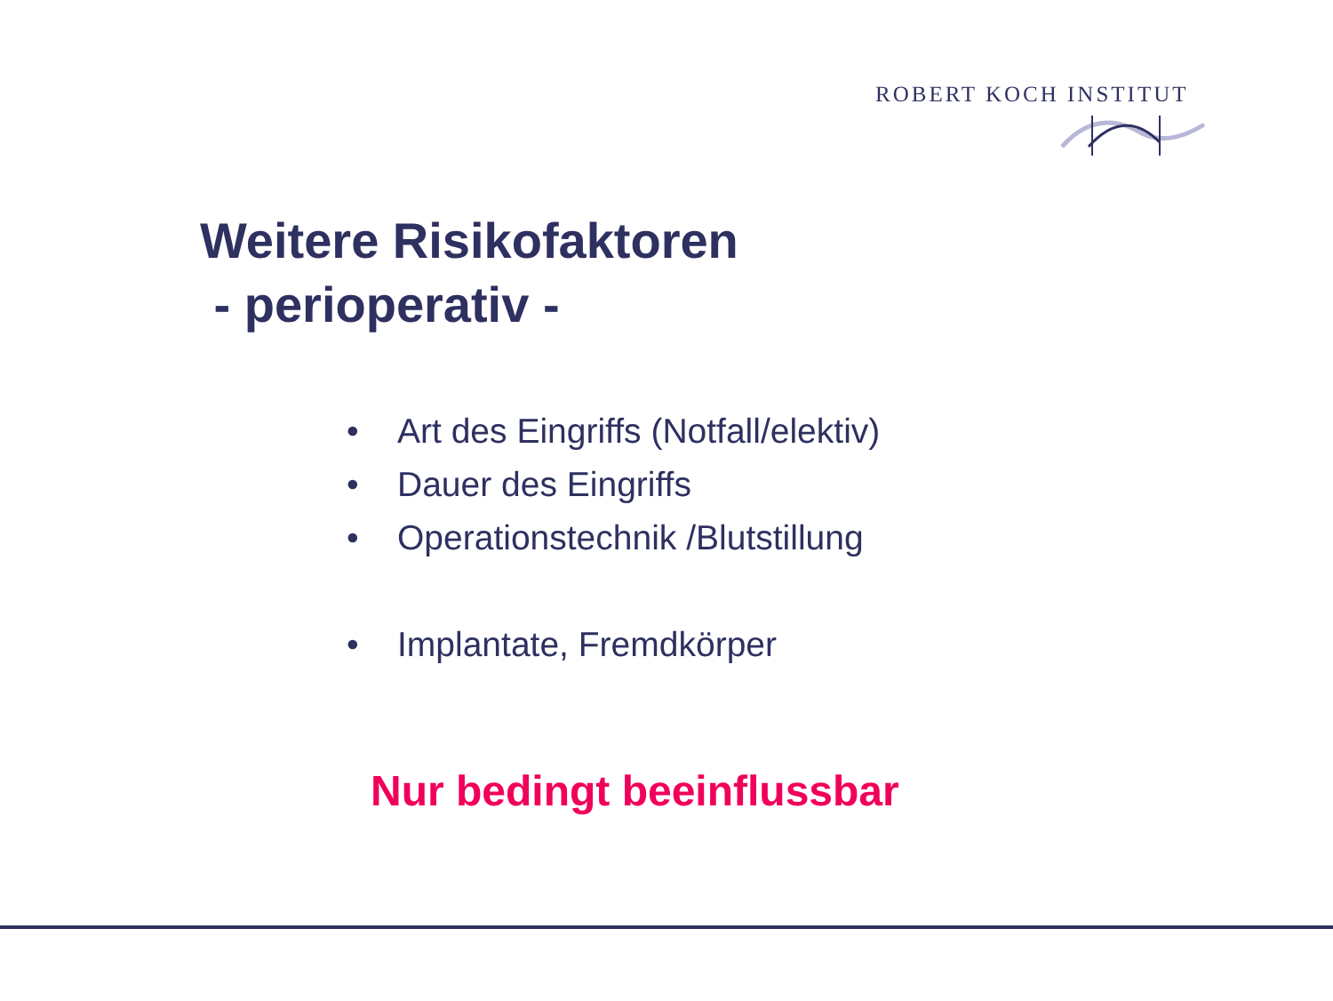ROBERT KOCH INSTITUT
Weitere Risikofaktoren
- perioperativ -
• Art des Eingriffs (Notfall/elektiv)
• Dauer des Eingriffs
• Operationstechnik /Blutstillung
• Implantate, Fremdkörper
Nur bedingt beeinflussbar